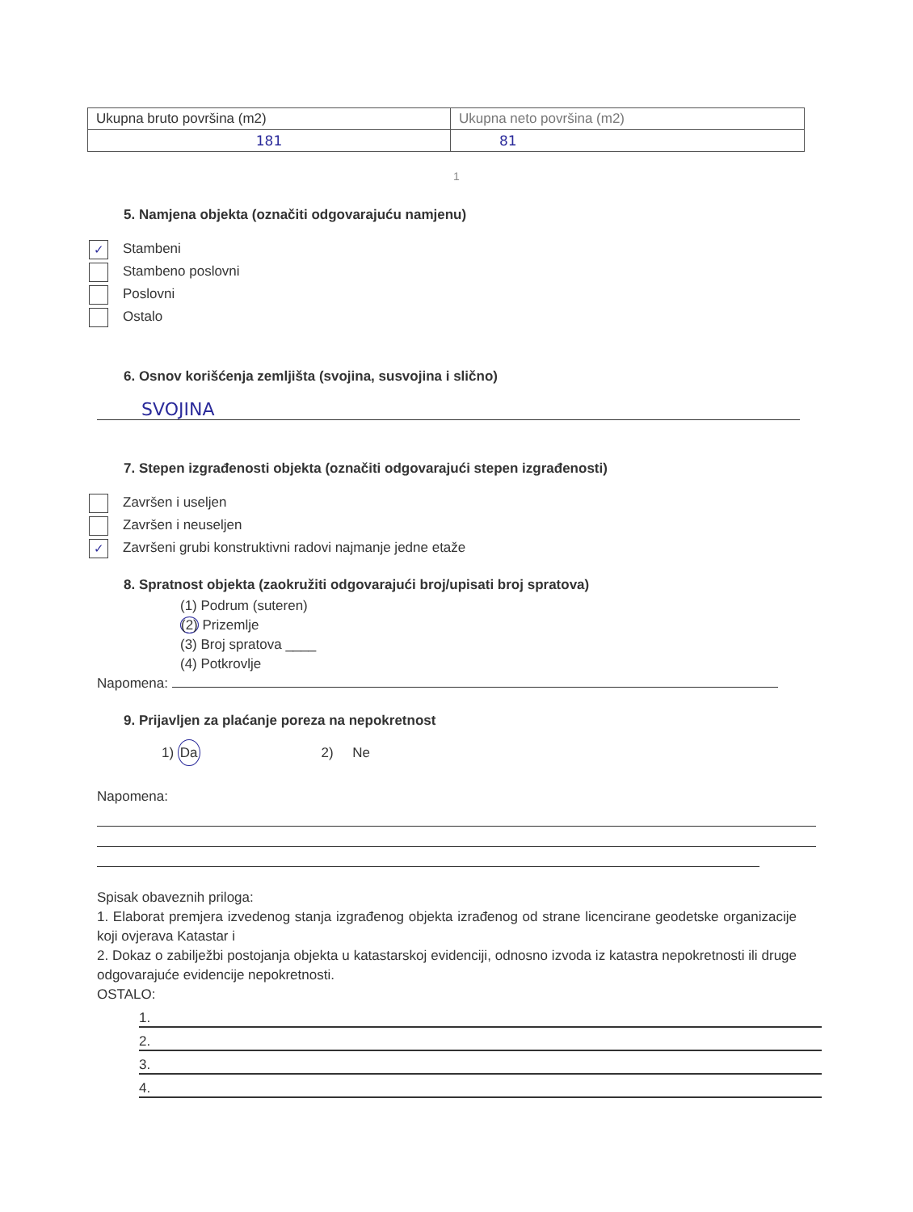| Ukupna bruto površina (m2) | Ukupna neto površina (m2) |
| 181 | 81 |
1
5. Namjena objekta (označiti odgovarajuću namjenu)
✓ Stambeni
Stambeno poslovni
Poslovni
Ostalo
6. Osnov korišćenja zemljišta (svojina, susvojina i slično)
SVOJINA
7. Stepen izgrađenosti objekta (označiti odgovarajući stepen izgrađenosti)
Završen i useljen
Završen i neuseljen
✓ Završeni grubi konstruktivni radovi najmanje jedne etaže
8. Spratnost objekta (zaokružiti odgovarajući broj/upisati broj spratova)
(1) Podrum (suteren)
(2) Prizemlje
(3) Broj spratova ____
(4) Potkrovlje
Napomena:
9. Prijavljen za plaćanje poreza na nepokretnost
1) Da 2) Ne
Napomena:
Spisak obaveznih priloga:
1. Elaborat premjera izvedenog stanja izgrađenog objekta izrađenog od strane licencirane geodetske organizacije koji ovjerava Katastar i
2. Dokaz o zabilježbi postojanja objekta u katastarskoj evidenciji, odnosno izvoda iz katastra nepokretnosti ili druge odgovarajuće evidencije nepokretnosti.
OSTALO:
1.
2.
3.
4.